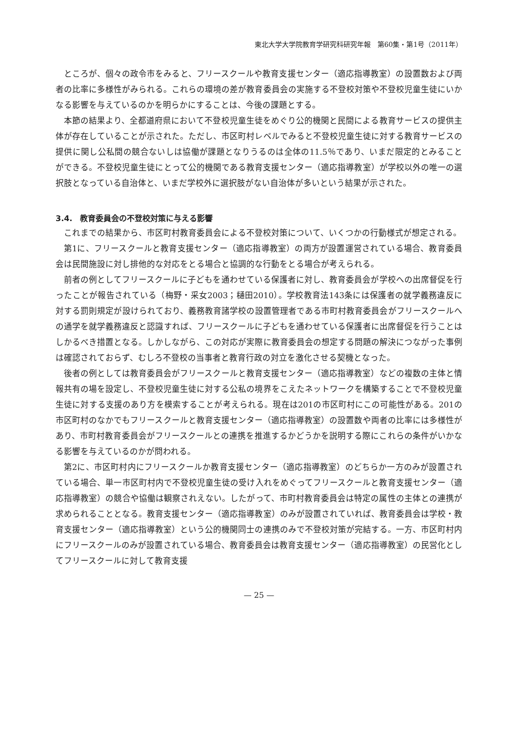東北大学大学院教育学研究科研究年報　第60集・第1号（2011年）
ところが、個々の政令市をみると、フリースクールや教育支援センター（適応指導教室）の設置数および両者の比率に多様性がみられる。これらの環境の差が教育委員会の実施する不登校対策や不登校児童生徒にいかなる影響を与えているのかを明らかにすることは、今後の課題とする。
本節の結果より、全都道府県において不登校児童生徒をめぐり公的機関と民間による教育サービスの提供主体が存在していることが示された。ただし、市区町村レベルでみると不登校児童生徒に対する教育サービスの提供に関し公私間の競合ないしは協働が課題となりうるのは全体の11.5％であり、いまだ限定的とみることができる。不登校児童生徒にとって公的機関である教育支援センター（適応指導教室）が学校以外の唯一の選択肢となっている自治体と、いまだ学校外に選択肢がない自治体が多いという結果が示された。
3.4.　教育委員会の不登校対策に与える影響
これまでの結果から、市区町村教育委員会による不登校対策について、いくつかの行動様式が想定される。
第1に、フリースクールと教育支援センター（適応指導教室）の両方が設置運営されている場合、教育委員会は民間施設に対し排他的な対応をとる場合と協調的な行動をとる場合が考えられる。
前者の例としてフリースクールに子どもを通わせている保護者に対し、教育委員会が学校への出席督促を行ったことが報告されている（梅野・采女2003；樋田2010）。学校教育法143条には保護者の就学義務違反に対する罰則規定が設けられており、義務教育諸学校の設置管理者である市町村教育委員会がフリースクールへの通学を就学義務違反と認識すれば、フリースクールに子どもを通わせている保護者に出席督促を行うことはしかるべき措置となる。しかしながら、この対応が実際に教育委員会の想定する問題の解決につながった事例は確認されておらず、むしろ不登校の当事者と教育行政の対立を激化させる契機となった。
後者の例としては教育委員会がフリースクールと教育支援センター（適応指導教室）などの複数の主体と情報共有の場を設定し、不登校児童生徒に対する公私の境界をこえたネットワークを構築することで不登校児童生徒に対する支援のあり方を模索することが考えられる。現在は201の市区町村にこの可能性がある。201の市区町村のなかでもフリースクールと教育支援センター（適応指導教室）の設置数や両者の比率には多様性があり、市町村教育委員会がフリースクールとの連携を推進するかどうかを説明する際にこれらの条件がいかなる影響を与えているのかが問われる。
第2に、市区町村内にフリースクールか教育支援センター（適応指導教室）のどちらか一方のみが設置されている場合、単一市区町村内で不登校児童生徒の受け入れをめぐってフリースクールと教育支援センター（適応指導教室）の競合や協働は観察されえない。したがって、市町村教育委員会は特定の属性の主体との連携が求められることとなる。教育支援センター（適応指導教室）のみが設置されていれば、教育委員会は学校・教育支援センター（適応指導教室）という公的機関同士の連携のみで不登校対策が完結する。一方、市区町村内にフリースクールのみが設置されている場合、教育委員会は教育支援センター（適応指導教室）の民営化としてフリースクールに対して教育支援
— 25 —